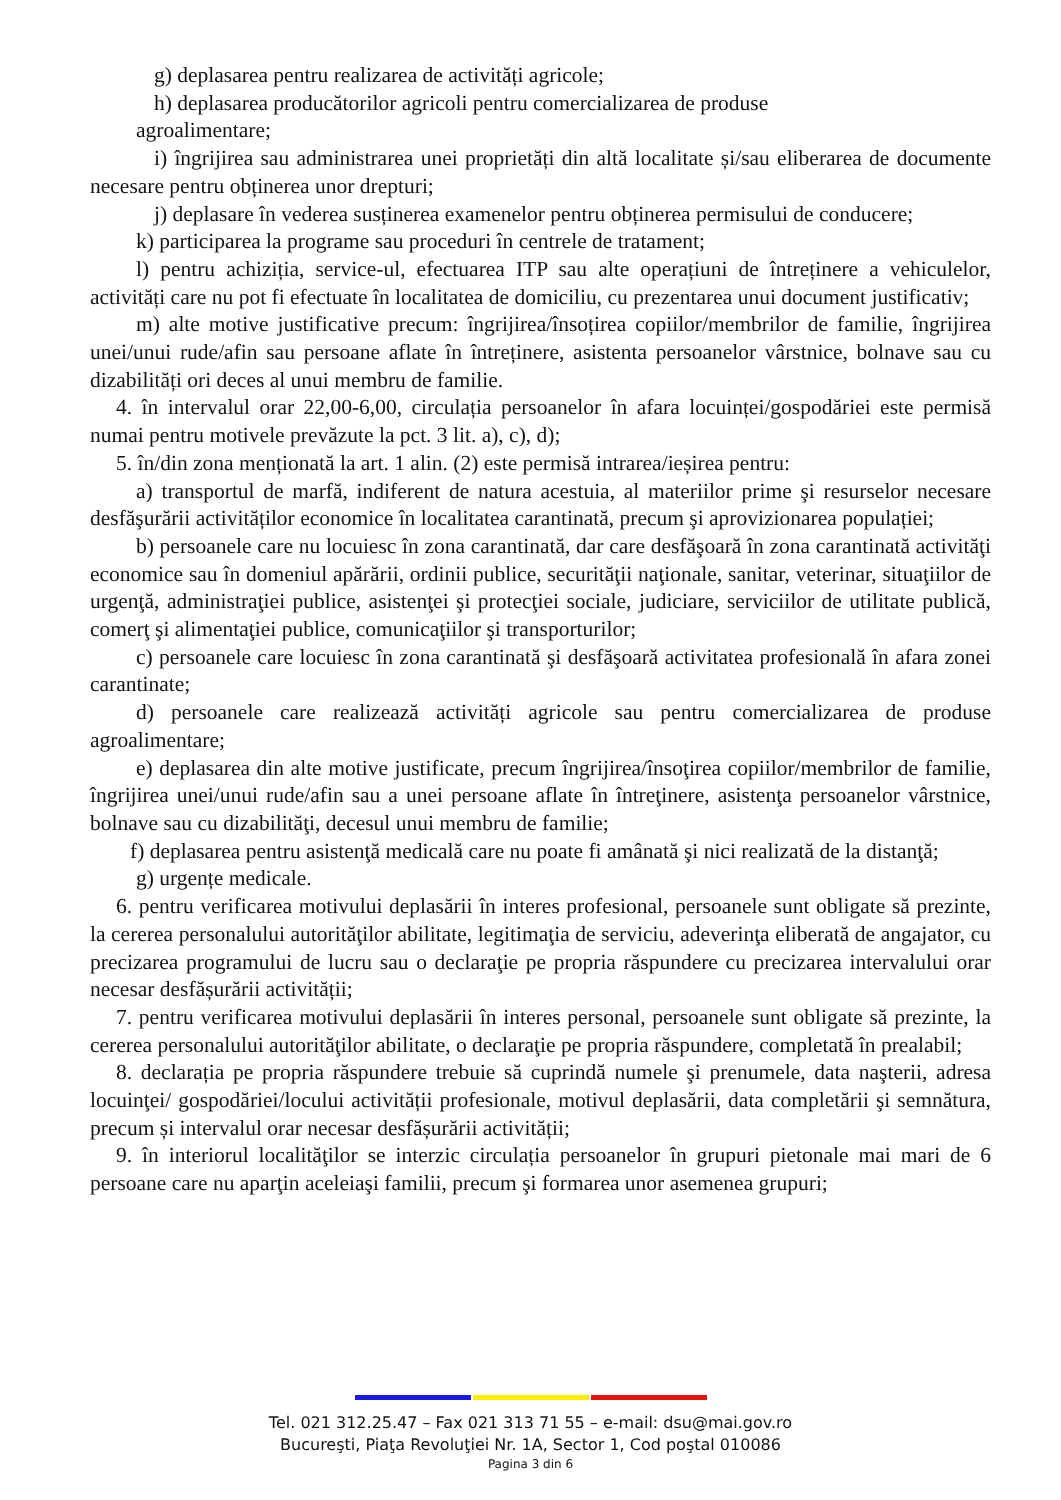g) deplasarea pentru realizarea de activități agricole;
h) deplasarea producătorilor agricoli pentru comercializarea de produse
agroalimentare;
i) îngrijirea sau administrarea unei proprietăți din altă localitate și/sau eliberarea de documente necesare pentru obținerea unor drepturi;
j) deplasare în vederea susținerea examenelor pentru obținerea permisului de conducere;
k) participarea la programe sau proceduri în centrele de tratament;
l) pentru achiziția, service-ul, efectuarea ITP sau alte operațiuni de întreținere a vehiculelor, activități care nu pot fi efectuate în localitatea de domiciliu, cu prezentarea unui document justificativ;
m) alte motive justificative precum: îngrijirea/însoțirea copiilor/membrilor de familie, îngrijirea unei/unui rude/afin sau persoane aflate în întreținere, asistenta persoanelor vârstnice, bolnave sau cu dizabilități ori deces al unui membru de familie.
4. în intervalul orar 22,00-6,00, circulația persoanelor în afara locuinței/gospodăriei este permisă numai pentru motivele prevăzute la pct. 3 lit. a), c), d);
5. în/din zona menționată la art. 1 alin. (2) este permisă intrarea/ieșirea pentru:
a) transportul de marfă, indiferent de natura acestuia, al materiilor prime şi resurselor necesare desfăşurării activităților economice în localitatea carantinată, precum şi aprovizionarea populației;
b) persoanele care nu locuiesc în zona carantinată, dar care desfăşoară în zona carantinată activităţi economice sau în domeniul apărării, ordinii publice, securităţii naţionale, sanitar, veterinar, situaţiilor de urgenţă, administraţiei publice, asistenţei şi protecţiei sociale, judiciare, serviciilor de utilitate publică, comerţ şi alimentaţiei publice, comunicaţiilor şi transporturilor;
c) persoanele care locuiesc în zona carantinată şi desfăşoară activitatea profesională în afara zonei carantinate;
d) persoanele care realizează activități agricole sau pentru comercializarea de produse agroalimentare;
e) deplasarea din alte motive justificate, precum îngrijirea/însoţirea copiilor/membrilor de familie, îngrijirea unei/unui rude/afin sau a unei persoane aflate în întreţinere, asistenţa persoanelor vârstnice, bolnave sau cu dizabilităţi, decesul unui membru de familie;
f) deplasarea pentru asistenţă medicală care nu poate fi amânată şi nici realizată de la distanţă;
g) urgențe medicale.
6. pentru verificarea motivului deplasării în interes profesional, persoanele sunt obligate să prezinte, la cererea personalului autorităţilor abilitate, legitimaţia de serviciu, adeverinţa eliberată de angajator, cu precizarea programului de lucru sau o declaraţie pe propria răspundere cu precizarea intervalului orar necesar desfășurării activității;
7. pentru verificarea motivului deplasării în interes personal, persoanele sunt obligate să prezinte, la cererea personalului autorităţilor abilitate, o declaraţie pe propria răspundere, completată în prealabil;
8. declarația pe propria răspundere trebuie să cuprindă numele şi prenumele, data naşterii, adresa locuinţei/ gospodăriei/locului activității profesionale, motivul deplasării, data completării şi semnătura, precum și intervalul orar necesar desfășurării activității;
9. în interiorul localităţilor se interzic circulația persoanelor în grupuri pietonale mai mari de 6 persoane care nu aparţin aceleiaşi familii, precum şi formarea unor asemenea grupuri;
Tel. 021 312.25.47 – Fax 021 313 71 55 – e-mail: dsu@mai.gov.ro
Bucureşti, Piaţa Revoluţiei Nr. 1A, Sector 1, Cod poştal 010086
Pagina 3 din 6